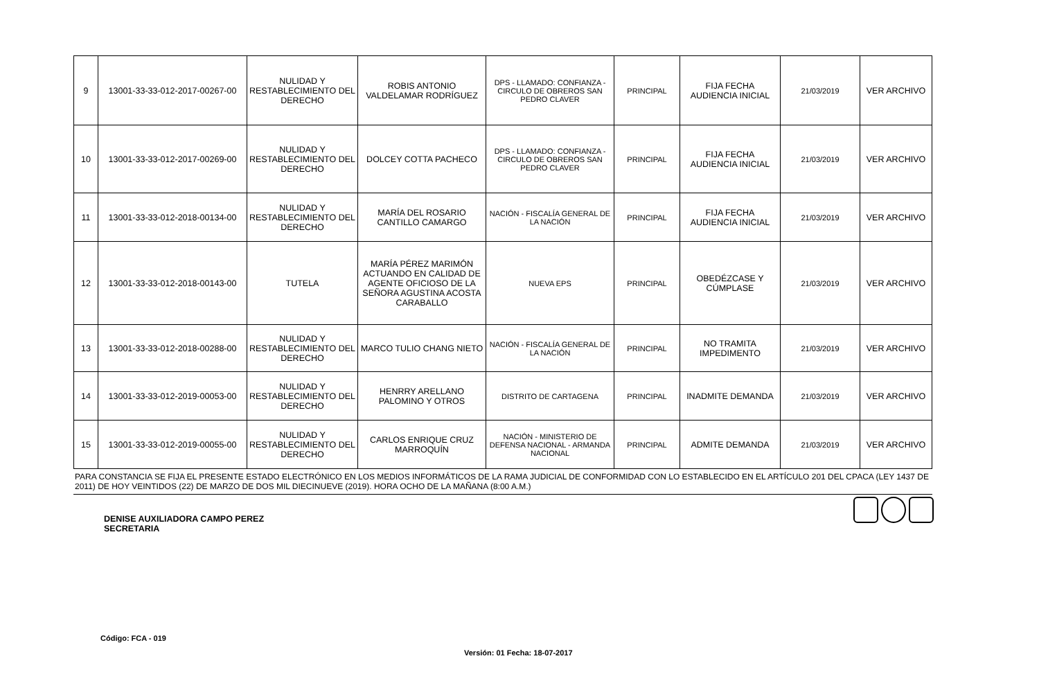| 9 | 13001-33-33-012-2017-00267-00 | NULIDAD Y RESTABLECIMIENTO DEL DERECHO | ROBIS ANTONIO VALDELAMAR RODRÍGUEZ | DPS - LLAMADO: CONFIANZA - CIRCULO DE OBREROS SAN PEDRO CLAVER | PRINCIPAL | FIJA FECHA AUDIENCIA INICIAL | 21/03/2019 | VER ARCHIVO |
| 10 | 13001-33-33-012-2017-00269-00 | NULIDAD Y RESTABLECIMIENTO DEL DERECHO | DOLCEY COTTA PACHECO | DPS - LLAMADO: CONFIANZA - CIRCULO DE OBREROS SAN PEDRO CLAVER | PRINCIPAL | FIJA FECHA AUDIENCIA INICIAL | 21/03/2019 | VER ARCHIVO |
| 11 | 13001-33-33-012-2018-00134-00 | NULIDAD Y RESTABLECIMIENTO DEL DERECHO | MARÍA DEL ROSARIO CANTILLO CAMARGO | NACIÓN - FISCALÍA GENERAL DE LA NACIÓN | PRINCIPAL | FIJA FECHA AUDIENCIA INICIAL | 21/03/2019 | VER ARCHIVO |
| 12 | 13001-33-33-012-2018-00143-00 | TUTELA | MARÍA PÉREZ MARIMÓN ACTUANDO EN CALIDAD DE AGENTE OFICIOSO DE LA SEÑORA AGUSTINA ACOSTA CARABALLO | NUEVA EPS | PRINCIPAL | OBEDÉZCASE Y CÚMPLASE | 21/03/2019 | VER ARCHIVO |
| 13 | 13001-33-33-012-2018-00288-00 | NULIDAD Y RESTABLECIMIENTO DEL DERECHO | MARCO TULIO CHANG NIETO | NACIÓN - FISCALÍA GENERAL DE LA NACIÓN | PRINCIPAL | NO TRAMITA IMPEDIMENTO | 21/03/2019 | VER ARCHIVO |
| 14 | 13001-33-33-012-2019-00053-00 | NULIDAD Y RESTABLECIMIENTO DEL DERECHO | HENRRY ARELLANO PALOMINO Y OTROS | DISTRITO DE CARTAGENA | PRINCIPAL | INADMITE DEMANDA | 21/03/2019 | VER ARCHIVO |
| 15 | 13001-33-33-012-2019-00055-00 | NULIDAD Y RESTABLECIMIENTO DEL DERECHO | CARLOS ENRIQUE CRUZ MARROQUÍN | NACIÓN - MINISTERIO DE DEFENSA NACIONAL - ARMANDA NACIONAL | PRINCIPAL | ADMITE DEMANDA | 21/03/2019 | VER ARCHIVO |
PARA CONSTANCIA SE FIJA EL PRESENTE ESTADO ELECTRÓNICO EN LOS MEDIOS INFORMÁTICOS DE LA RAMA JUDICIAL DE CONFORMIDAD CON LO ESTABLECIDO EN EL ARTÍCULO 201 DEL CPACA (LEY 1437 DE 2011) DE HOY VEINTIDOS (22) DE MARZO DE DOS MIL DIECINUEVE (2019). HORA OCHO DE LA MAÑANA (8:00 A.M.)
DENISE AUXILIADORA CAMPO PEREZ
SECRETARIA
Código: FCA - 019
Versión: 01 Fecha: 18-07-2017